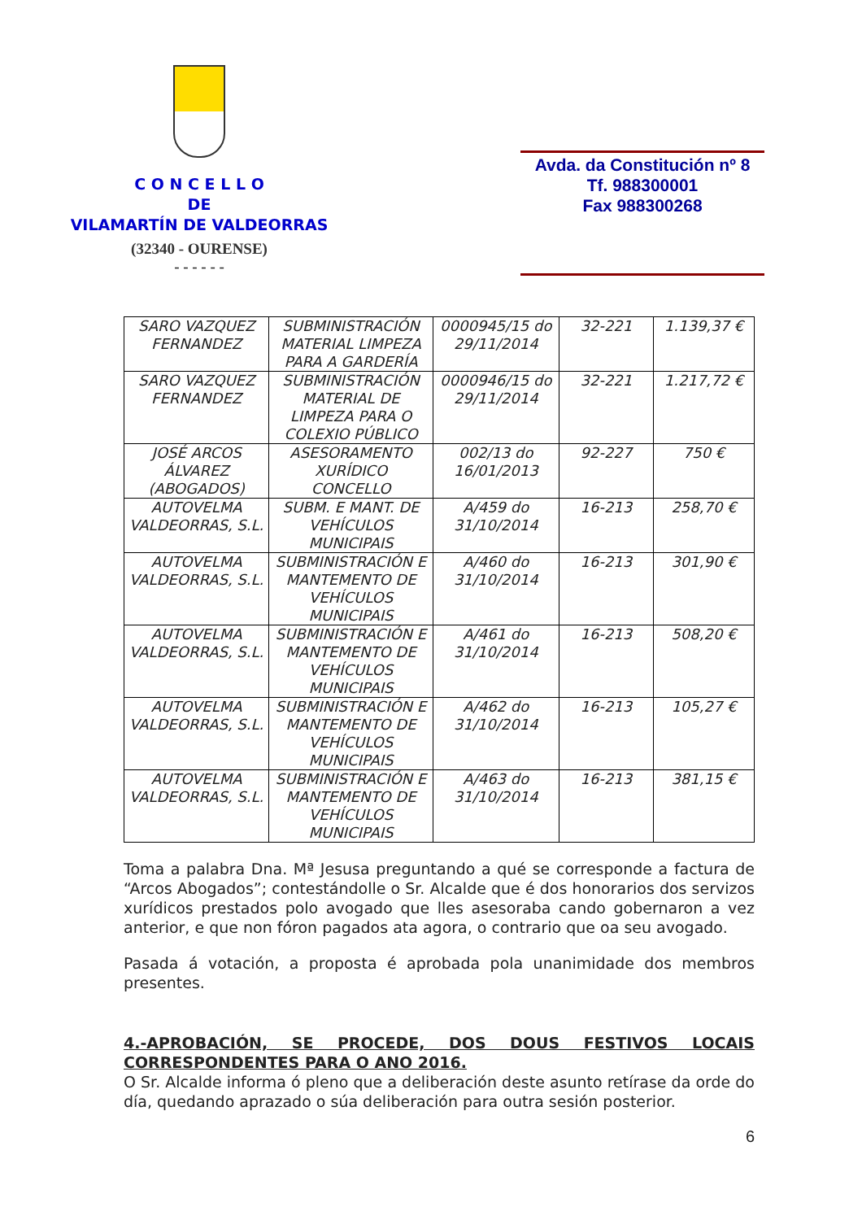C O N C E L L O
DE
VILAMARTÍN DE VALDEORRAS
(32340 - OURENSE)
- - - - - -
Avda. da Constitución nº 8
Tf. 988300001
Fax 988300268
| SARO VAZQUEZ FERNANDEZ | SUBMINISTRACIÓN MATERIAL LIMPEZA PARA A GARDERÍA | 0000945/15 do 29/11/2014 | 32-221 | 1.139,37 € |
| SARO VAZQUEZ FERNANDEZ | SUBMINISTRACIÓN MATERIAL DE LIMPEZA PARA O COLEXIO PÚBLICO | 0000946/15 do 29/11/2014 | 32-221 | 1.217,72 € |
| JOSÉ ARCOS ÁLVAREZ (ABOGADOS) | ASESORAMENTO XURÍDICO CONCELLO | 002/13 do 16/01/2013 | 92-227 | 750 € |
| AUTOVELMA VALDEORRAS, S.L. | SUBM. E MANT. DE VEHÍCULOS MUNICIPAIS | A/459 do 31/10/2014 | 16-213 | 258,70 € |
| AUTOVELMA VALDEORRAS, S.L. | SUBMINISTRACIÓN E MANTEMENTO DE VEHÍCULOS MUNICIPAIS | A/460 do 31/10/2014 | 16-213 | 301,90 € |
| AUTOVELMA VALDEORRAS, S.L. | SUBMINISTRACIÓN E MANTEMENTO DE VEHÍCULOS MUNICIPAIS | A/461 do 31/10/2014 | 16-213 | 508,20 € |
| AUTOVELMA VALDEORRAS, S.L. | SUBMINISTRACIÓN E MANTEMENTO DE VEHÍCULOS MUNICIPAIS | A/462 do 31/10/2014 | 16-213 | 105,27 € |
| AUTOVELMA VALDEORRAS, S.L. | SUBMINISTRACIÓN E MANTEMENTO DE VEHÍCULOS MUNICIPAIS | A/463 do 31/10/2014 | 16-213 | 381,15 € |
Toma a palabra Dna. Mª Jesusa preguntando a qué se corresponde a factura de “Arcos Abogados”; contestándolle o Sr. Alcalde que é dos honorarios dos servizos xurídicos prestados polo avogado que lles asesoraba cando gobernaron a vez anterior, e que non fóron pagados ata agora, o contrario que oa seu avogado.
Pasada á votación, a proposta é aprobada pola unanimidade dos membros presentes.
4.-APROBACIÓN, SE PROCEDE, DOS DOUS FESTIVOS LOCAIS CORRESPONDENTES PARA O ANO 2016.
O Sr. Alcalde informa ó pleno que a deliberación deste asunto retírase da orde do día, quedando aprazado o súa deliberación para outra sesión posterior.
6